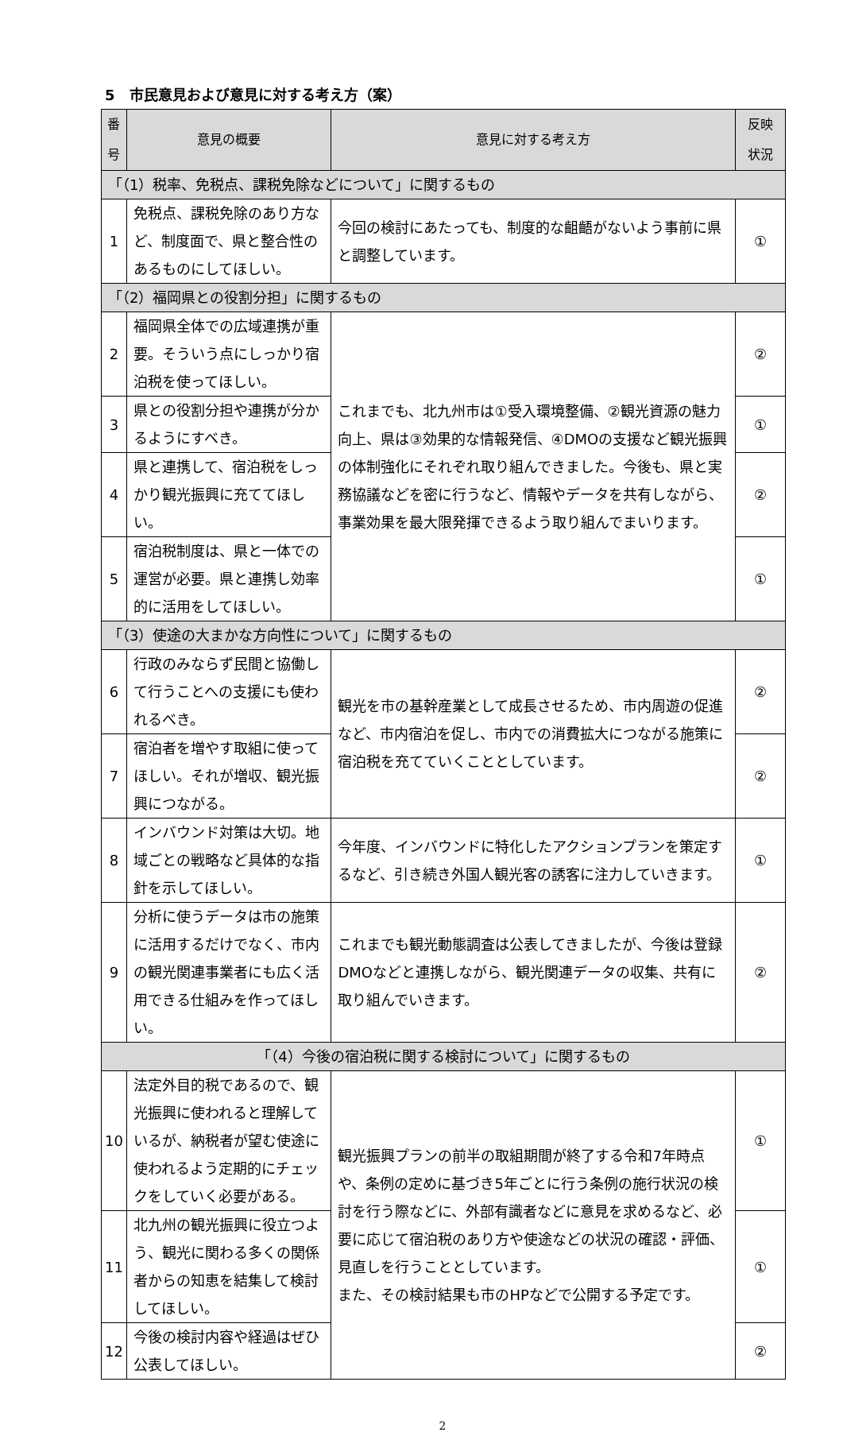5　市民意見および意見に対する考え方（案）
| 番 号 | 意見の概要 | 意見に対する考え方 | 反映 状況 |
| --- | --- | --- | --- |
| 「（1）税率、免税点、課税免除などについて」に関するもの | | | |
| 1 | 免税点、課税免除のあり方など、制度面で、県と整合性のあるものにしてほしい。 | 今回の検討にあたっても、制度的な齟齬がないよう事前に県と調整しています。 | ① |
| 「（2）福岡県との役割分担」に関するもの | | | |
| 2 | 福岡県全体での広域連携が重要。そういう点にしっかり宿泊税を使ってほしい。 | これまでも、北九州市は①受入環境整備、②観光資源の魅力向上、県は③効果的な情報発信、④DMOの支援など観光振興の体制強化にそれぞれ取り組んできました。今後も、県と実務協議などを密に行うなど、情報やデータを共有しながら、事業効果を最大限発揮できるよう取り組んでまいります。 | ② |
| 3 | 県との役割分担や連携が分かるようにすべき。 | | ① |
| 4 | 県と連携して、宿泊税をしっかり観光振興に充ててほしい。 | | ② |
| 5 | 宿泊税制度は、県と一体での運営が必要。県と連携し効率的に活用をしてほしい。 | | ① |
| 「（3）使途の大まかな方向性について」に関するもの | | | |
| 6 | 行政のみならず民間と協働して行うことへの支援にも使われるべき。 | 観光を市の基幹産業として成長させるため、市内周遊の促進など、市内宿泊を促し、市内での消費拡大につながる施策に宿泊税を充てていくこととしています。 | ② |
| 7 | 宿泊者を増やす取組に使ってほしい。それが増収、観光振興につながる。 | | ② |
| 8 | インバウンド対策は大切。地域ごとの戦略など具体的な指針を示してほしい。 | 今年度、インバウンドに特化したアクションプランを策定するなど、引き続き外国人観光客の誘客に注力していきます。 | ① |
| 9 | 分析に使うデータは市の施策に活用するだけでなく、市内の観光関連事業者にも広く活用できる仕組みを作ってほしい。 | これまでも観光動態調査は公表してきましたが、今後は登録DMOなどと連携しながら、観光関連データの収集、共有に取り組んでいきます。 | ② |
| 「（4）今後の宿泊税に関する検討について」に関するもの | | | |
| 10 | 法定外目的税であるので、観光振興に使われると理解しているが、納税者が望む使途に使われるよう定期的にチェックをしていく必要がある。 | 観光振興プランの前半の取組期間が終了する令和7年時点や、条例の定めに基づき5年ごとに行う条例の施行状況の検討を行う際などに、外部有識者などに意見を求めるなど、必要に応じて宿泊税のあり方や使途などの状況の確認・評価、見直しを行うこととしています。 また、その検討結果も市のHPなどで公開する予定です。 | ① |
| 11 | 北九州の観光振興に役立つよう、観光に関わる多くの関係者からの知恵を結集して検討してほしい。 | | ① |
| 12 | 今後の検討内容や経過はぜひ公表してほしい。 | | ② |
2